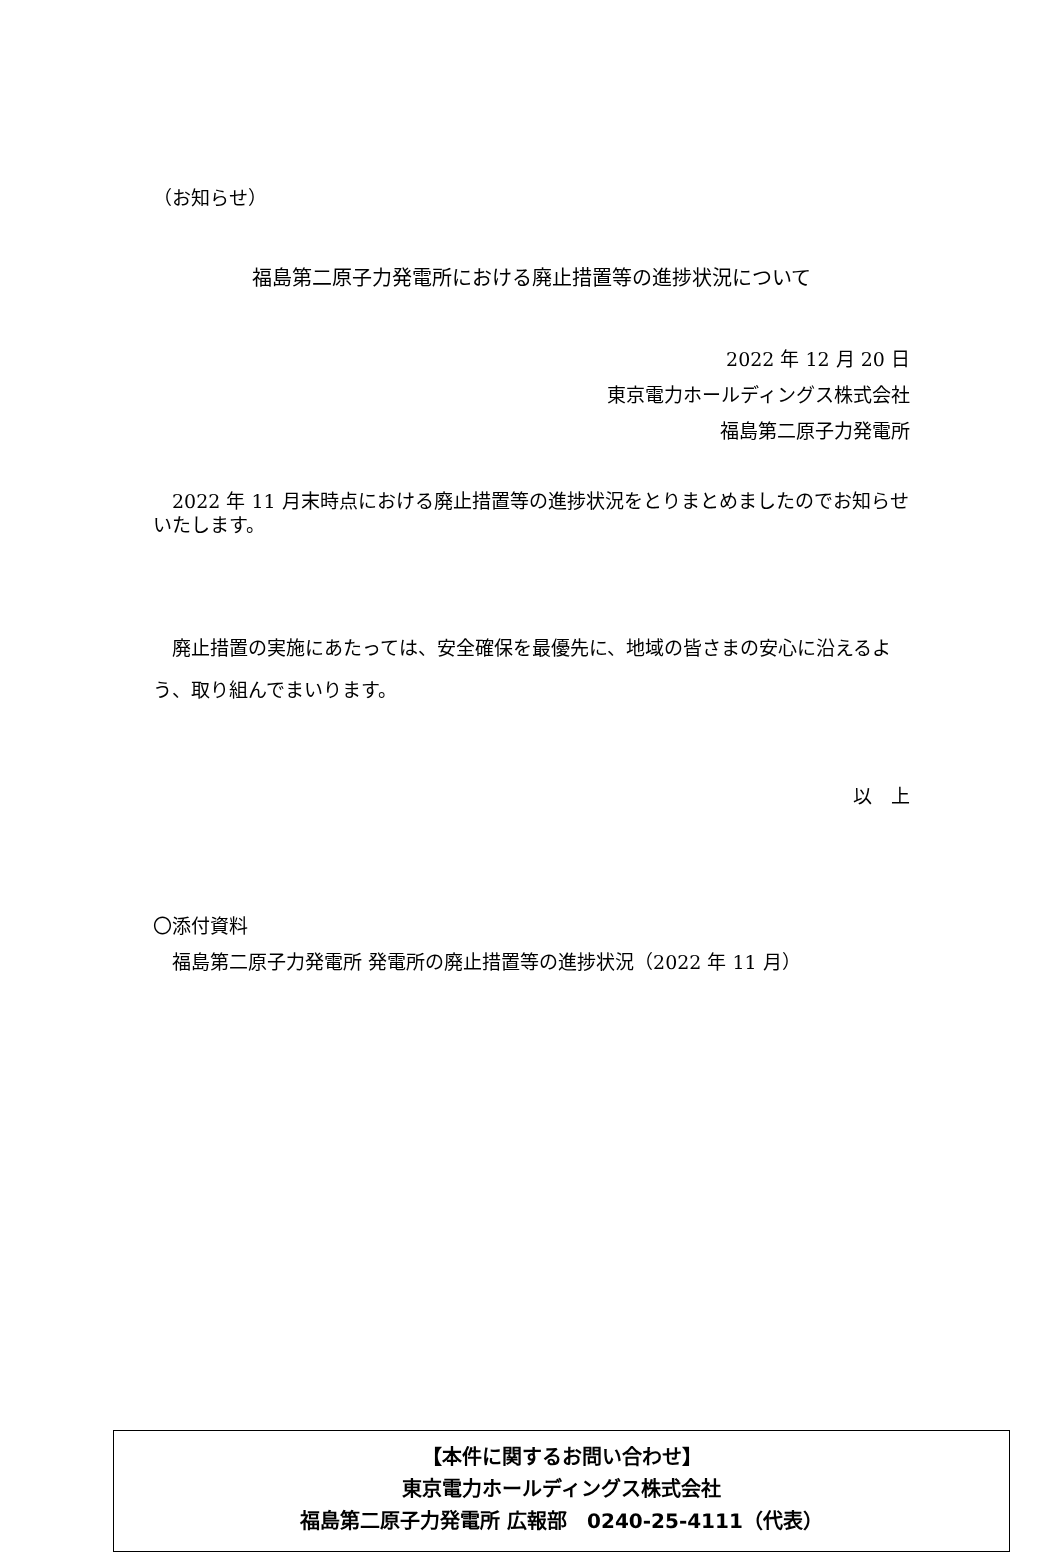（お知らせ）
福島第二原子力発電所における廃止措置等の進捗状況について
2022 年 12 月 20 日
東京電力ホールディングス株式会社
福島第二原子力発電所
　2022 年 11 月末時点における廃止措置等の進捗状況をとりまとめましたのでお知らせいたします。
　廃止措置の実施にあたっては、安全確保を最優先に、地域の皆さまの安心に沿えるよう、取り組んでまいります。
以　上
〇添付資料
　福島第二原子力発電所 発電所の廃止措置等の進捗状況（2022 年 11 月）
【本件に関するお問い合わせ】
東京電力ホールディングス株式会社
福島第二原子力発電所 広報部　0240-25-4111（代表）